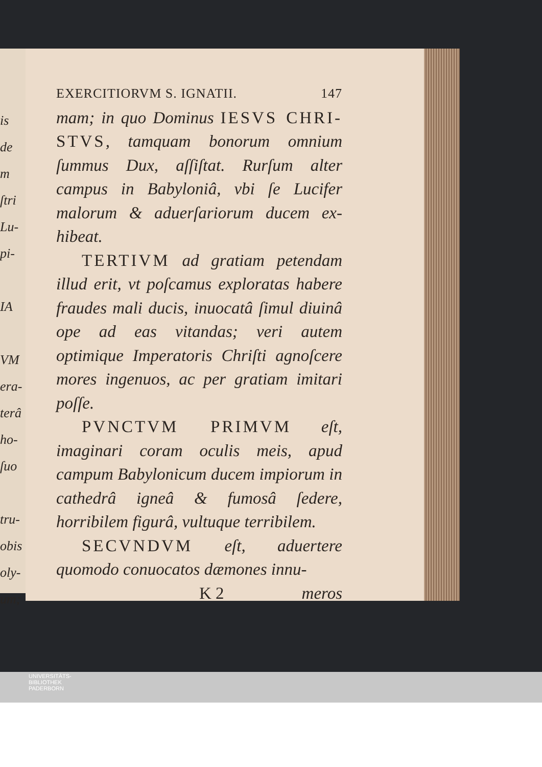is
de
m
ſtri
Lu-
pi-
IA
VM
era-
terâ
ho-
ſuo
tru-
obis
oly-
um;
EXERCITIORVM S. IGNATII. 147
mam; in quo Dominus IESVS CHRI-STVS, tamquam bonorum omnium ſummus Dux, aſſiſtat. Rurſum alter campus in Babyloniâ, vbi ſe Lucifer malorum & aduerſariorum ducem ex-hibeat.
TERTIVM ad gratiam petendam illud erit, vt poſcamus exploratas habere fraudes mali ducis, inuocatâ ſimul diuinâ ope ad eas vitandas; veri autem optimique Imperatoris Chriſti agnoſcere mores ingenuos, ac per gratiam imitari poſſe.
PVNCTVM PRIMVM eſt, imaginari coram oculis meis, apud campum Babylonicum ducem impiorum in cathedrâ igneâ & fumosâ ſedere, horribilem figurâ, vultuque terribilem.
SECVNDVM eſt, aduertere quomodo conuocatos dæmones innu-
K 2 meros
UNIVERSITÄTS-
BIBLIOTHEK
PADERBORN